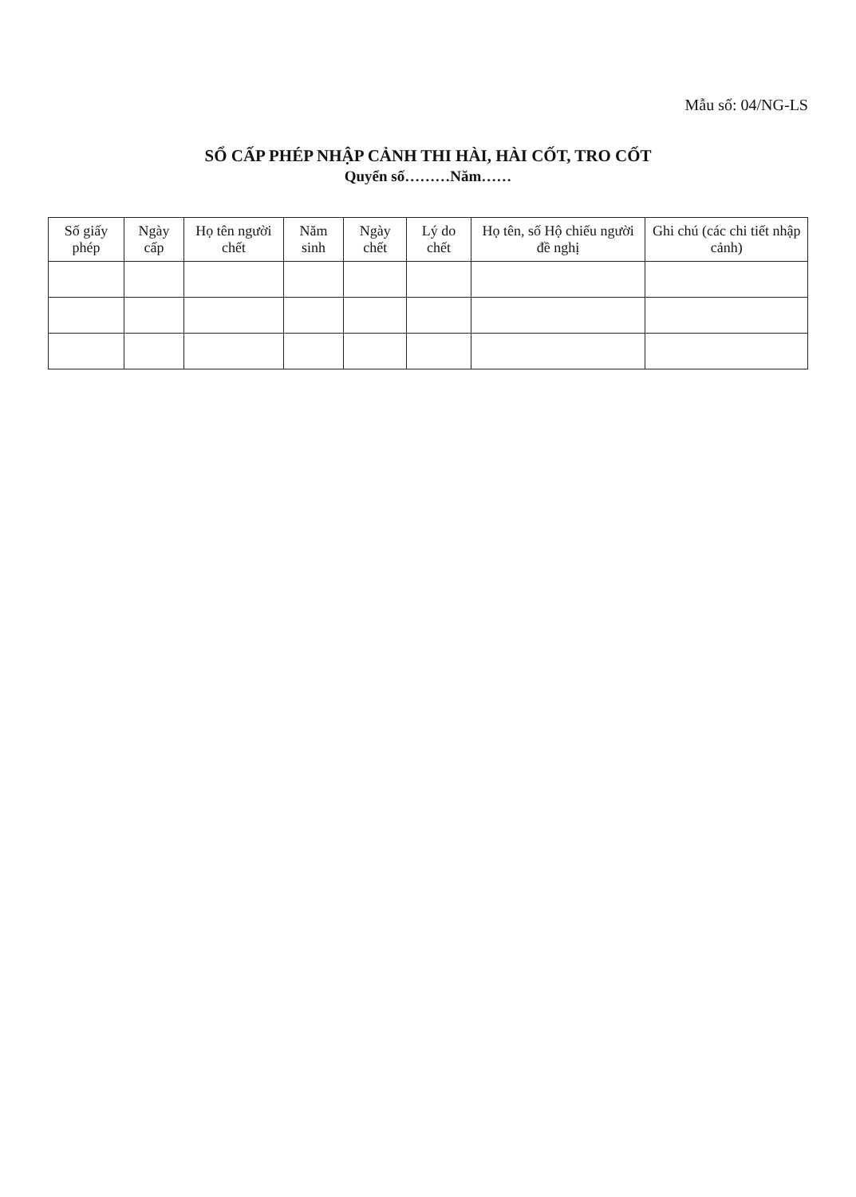Mẫu số: 04/NG-LS
SỔ CẤP PHÉP NHẬP CẢNH THI HÀI, HÀI CỐT, TRO CỐT
Quyển số………Năm……
| Số giấy phép | Ngày cấp | Họ tên người chết | Năm sinh | Ngày chết | Lý do chết | Họ tên, số Hộ chiếu người đề nghị | Ghi chú (các chi tiết nhập cảnh) |
| --- | --- | --- | --- | --- | --- | --- | --- |